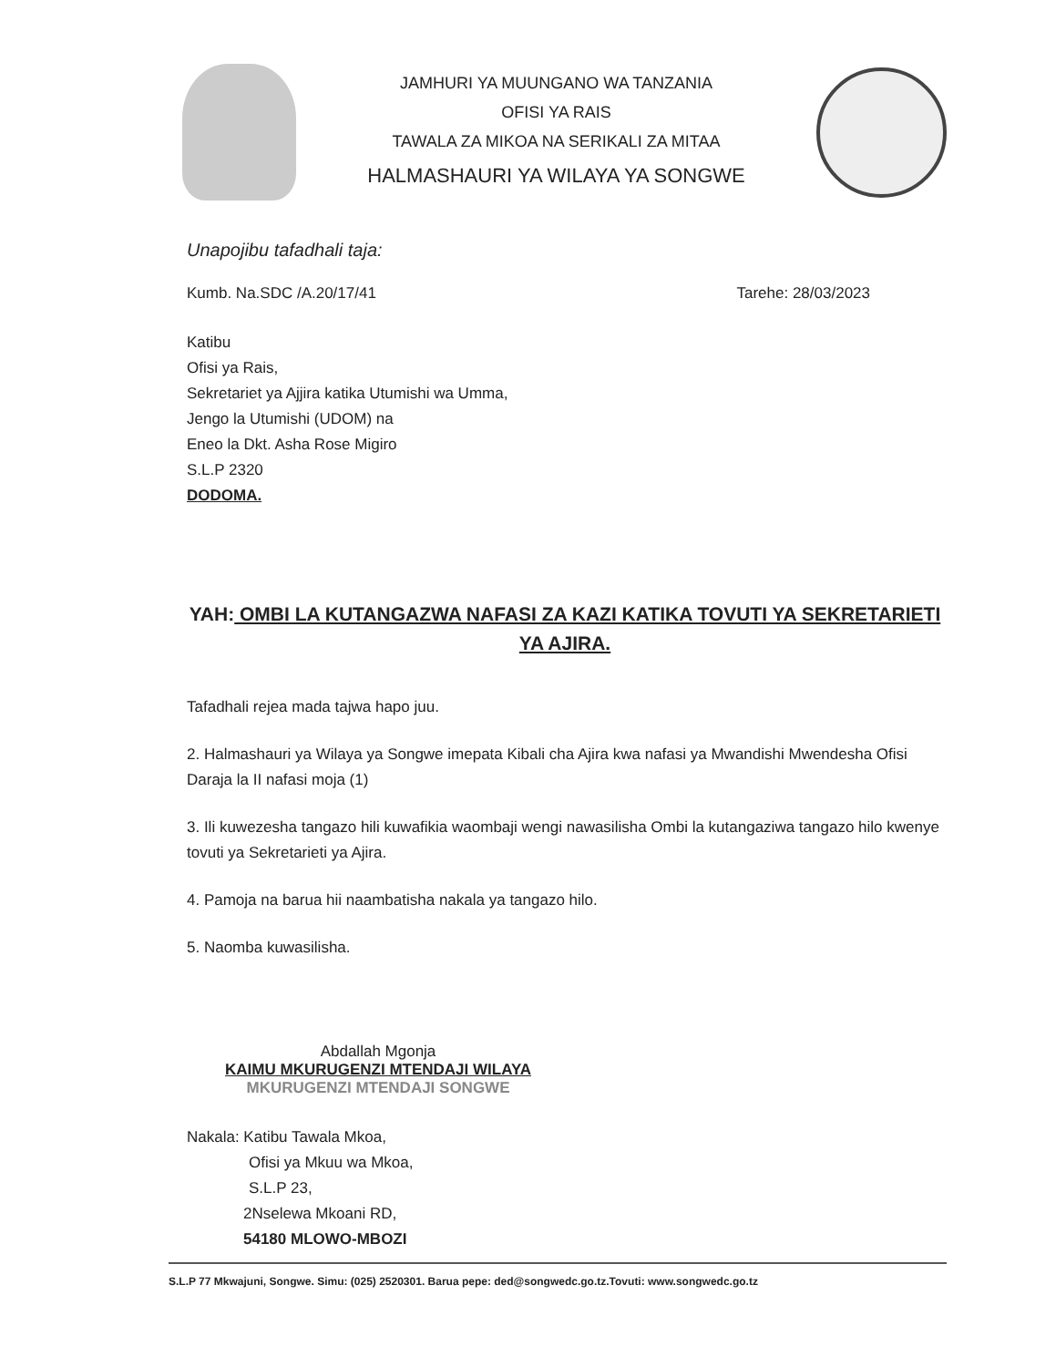JAMHURI YA MUUNGANO WA TANZANIA
OFISI YA RAIS
TAWALA ZA MIKOA NA SERIKALI ZA MITAA
HALMASHAURI YA WILAYA YA SONGWE
Unapojibu tafadhali taja:
Kumb. Na.SDC /A.20/17/41 Tarehe: 28/03/2023
Katibu
Ofisi ya Rais,
Sekretariet ya Ajjira katika Utumishi wa Umma,
Jengo la Utumishi (UDOM) na
Eneo la Dkt. Asha Rose Migiro
S.L.P 2320
DODOMA.
YAH: OMBI LA KUTANGAZWA NAFASI ZA KAZI KATIKA TOVUTI YA SEKRETARIETI YA AJIRA.
Tafadhali rejea mada tajwa hapo juu.
2. Halmashauri ya Wilaya ya Songwe imepata Kibali cha Ajira kwa nafasi ya Mwandishi Mwendesha Ofisi Daraja la II nafasi moja (1)
3. Ili kuwezesha tangazo hili kuwafikia waombaji wengi nawasilisha Ombi la kutangaziwa tangazo hilo kwenye tovuti ya Sekretarieti ya Ajira.
4. Pamoja na barua hii naambatisha nakala ya tangazo hilo.
5. Naomba kuwasilisha.
Abdallah Mgonja
KAIMU MKURUGENZI MTENDAJI WILAYA
MKURUGENZI MTENDAJI SONGWE
Nakala: Katibu Tawala Mkoa,
Ofisi ya Mkuu wa Mkoa,
S.L.P 23,
2Nselewa Mkoani RD,
54180 MLOWO-MBOZI
S.L.P 77 Mkwajuni, Songwe. Simu: (025) 2520301. Barua pepe: ded@songwedc.go.tz.Tovuti: www.songwedc.go.tz